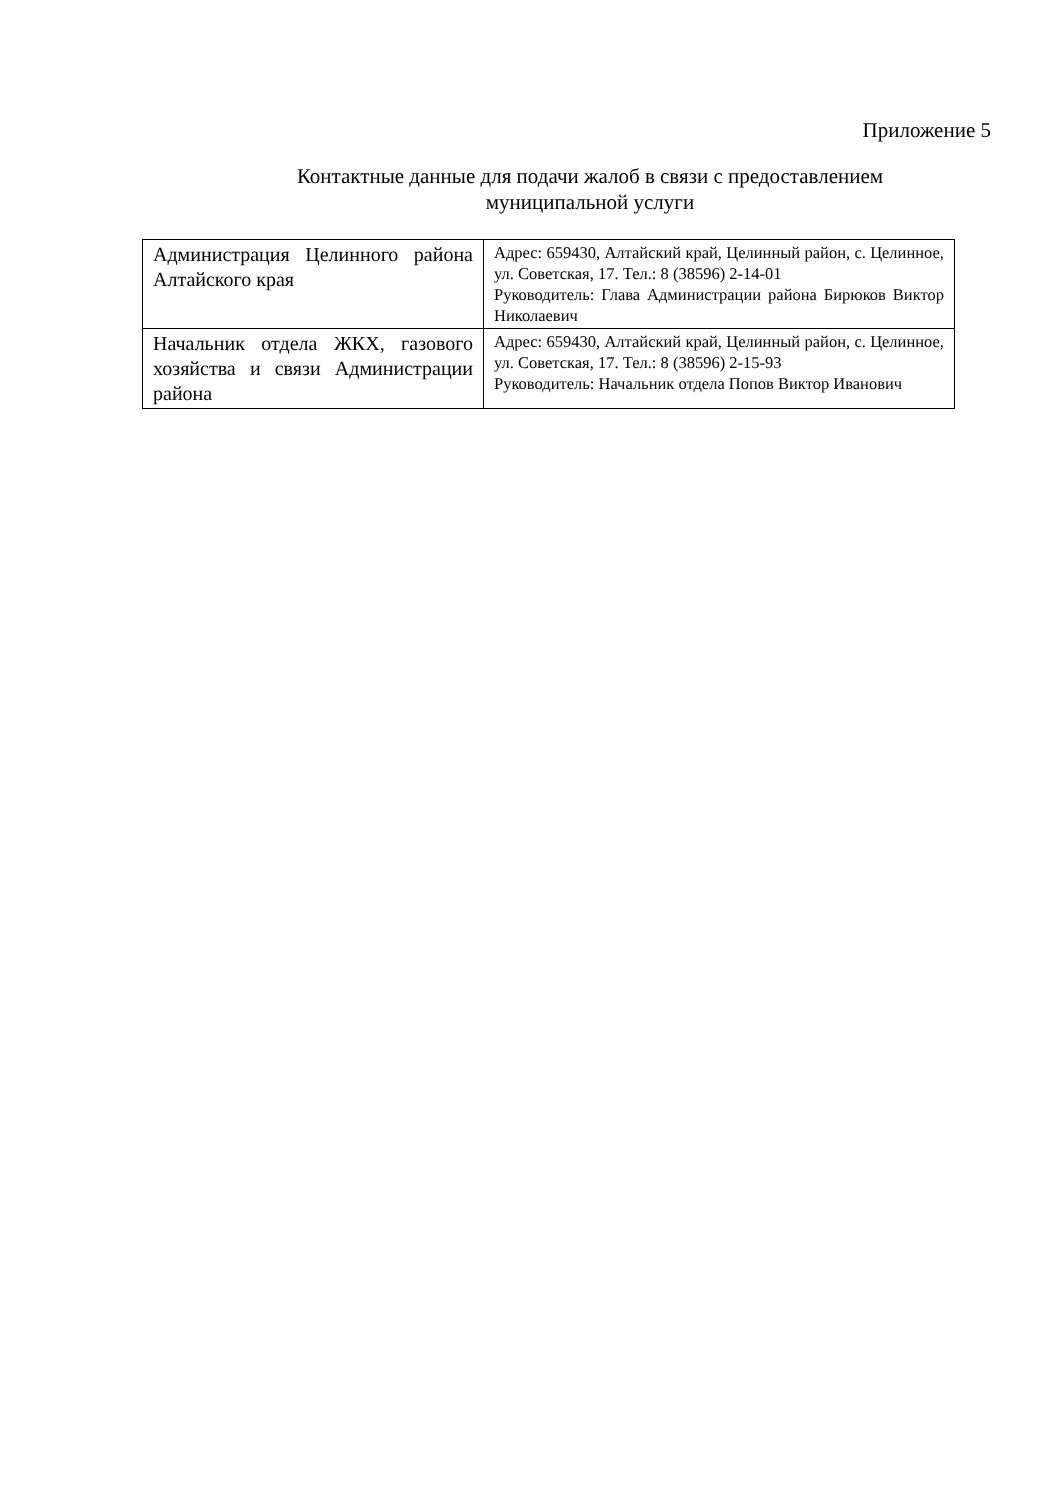Приложение 5
Контактные данные для подачи жалоб в связи с предоставлением муниципальной услуги
| Администрация Целинного района Алтайского края | Адрес: 659430, Алтайский край, Целинный район, с. Целинное, ул. Советская, 17. Тел.: 8 (38596) 2-14-01 Руководитель: Глава Администрации района Бирюков Виктор Николаевич |
| Начальник отдела ЖКХ, газового хозяйства и связи Администрации района | Адрес: 659430, Алтайский край, Целинный район, с. Целинное, ул. Советская, 17. Тел.: 8 (38596) 2-15-93 Руководитель: Начальник отдела Попов Виктор Иванович |